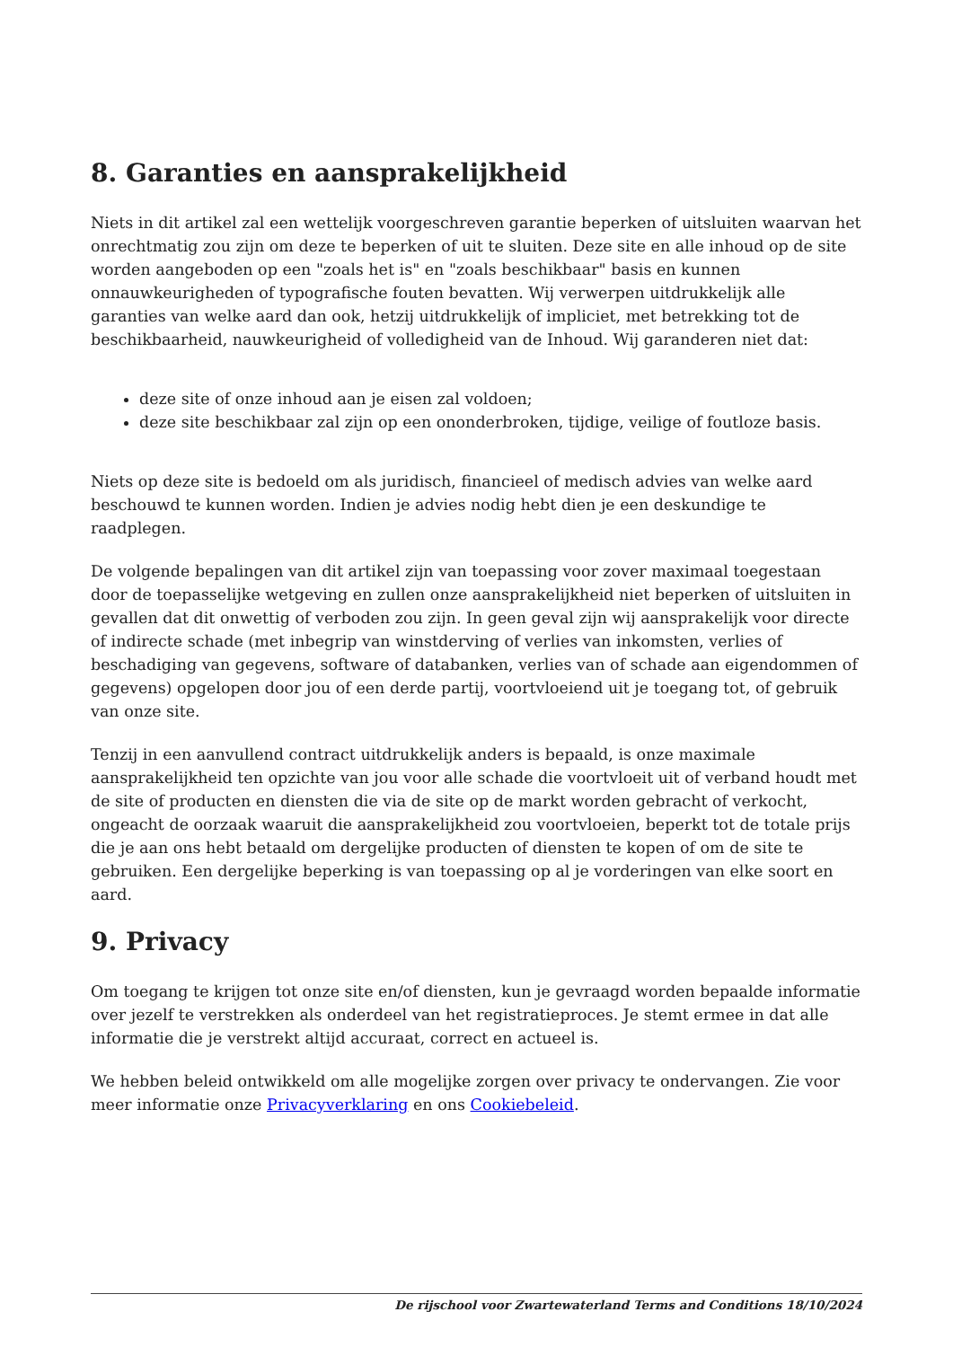8. Garanties en aansprakelijkheid
Niets in dit artikel zal een wettelijk voorgeschreven garantie beperken of uitsluiten waarvan het onrechtmatig zou zijn om deze te beperken of uit te sluiten. Deze site en alle inhoud op de site worden aangeboden op een "zoals het is" en "zoals beschikbaar" basis en kunnen onnauwkeurigheden of typografische fouten bevatten. Wij verwerpen uitdrukkelijk alle garanties van welke aard dan ook, hetzij uitdrukkelijk of impliciet, met betrekking tot de beschikbaarheid, nauwkeurigheid of volledigheid van de Inhoud. Wij garanderen niet dat:
deze site of onze inhoud aan je eisen zal voldoen;
deze site beschikbaar zal zijn op een ononderbroken, tijdige, veilige of foutloze basis.
Niets op deze site is bedoeld om als juridisch, financieel of medisch advies van welke aard beschouwd te kunnen worden. Indien je advies nodig hebt dien je een deskundige te raadplegen.
De volgende bepalingen van dit artikel zijn van toepassing voor zover maximaal toegestaan door de toepasselijke wetgeving en zullen onze aansprakelijkheid niet beperken of uitsluiten in gevallen dat dit onwettig of verboden zou zijn. In geen geval zijn wij aansprakelijk voor directe of indirecte schade (met inbegrip van winstderving of verlies van inkomsten, verlies of beschadiging van gegevens, software of databanken, verlies van of schade aan eigendommen of gegevens) opgelopen door jou of een derde partij, voortvloeiend uit je toegang tot, of gebruik van onze site.
Tenzij in een aanvullend contract uitdrukkelijk anders is bepaald, is onze maximale aansprakelijkheid ten opzichte van jou voor alle schade die voortvloeit uit of verband houdt met de site of producten en diensten die via de site op de markt worden gebracht of verkocht, ongeacht de oorzaak waaruit die aansprakelijkheid zou voortvloeien, beperkt tot de totale prijs die je aan ons hebt betaald om dergelijke producten of diensten te kopen of om de site te gebruiken. Een dergelijke beperking is van toepassing op al je vorderingen van elke soort en aard.
9. Privacy
Om toegang te krijgen tot onze site en/of diensten, kun je gevraagd worden bepaalde informatie over jezelf te verstrekken als onderdeel van het registratieproces. Je stemt ermee in dat alle informatie die je verstrekt altijd accuraat, correct en actueel is.
We hebben beleid ontwikkeld om alle mogelijke zorgen over privacy te ondervangen. Zie voor meer informatie onze Privacyverklaring en ons Cookiebeleid.
De rijschool voor Zwartewaterland Terms and Conditions 18/10/2024